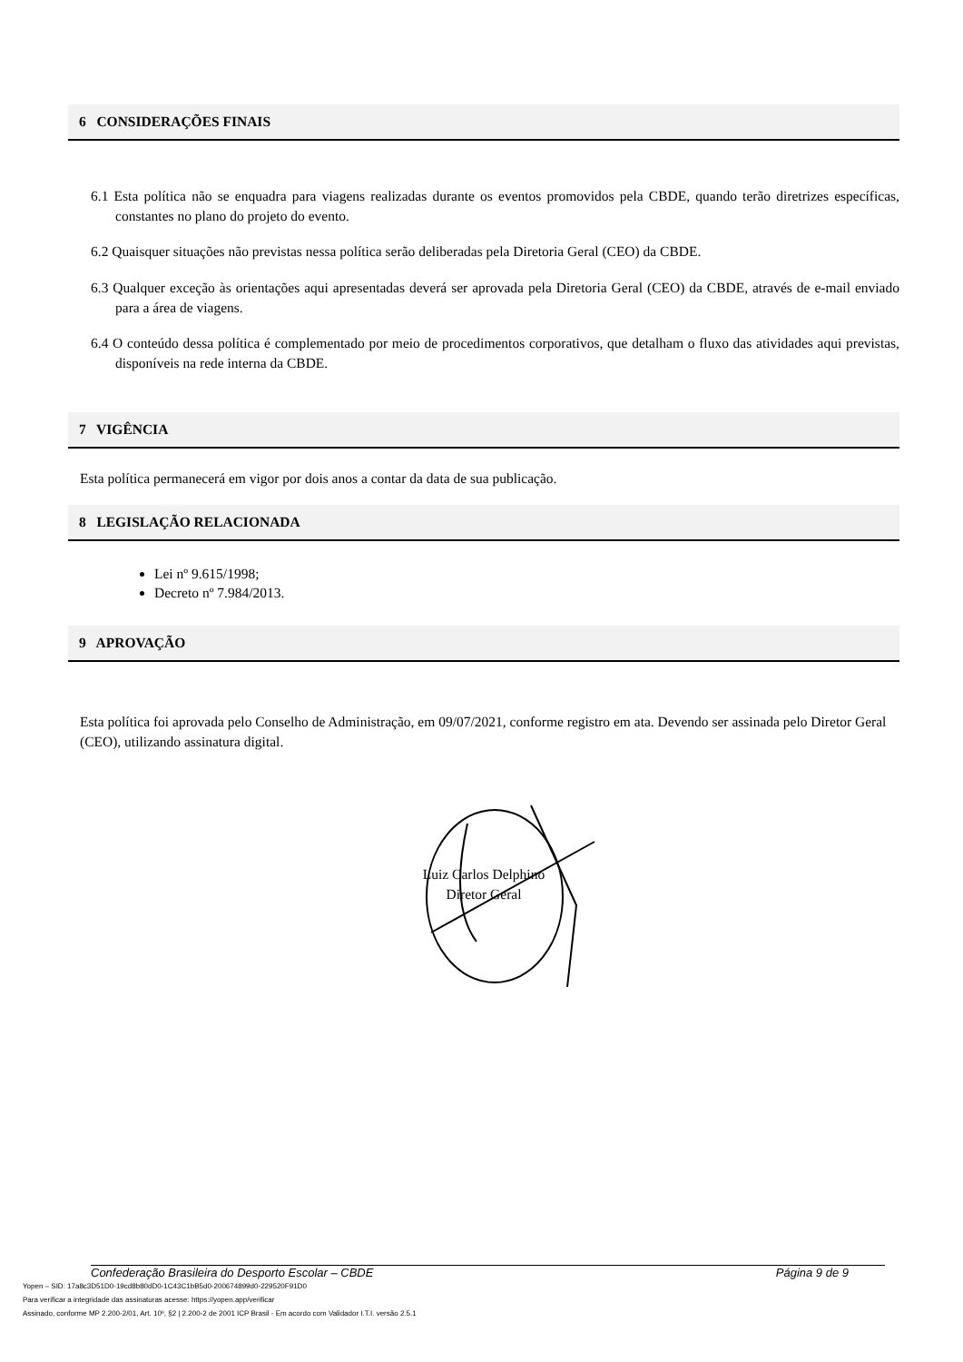6 CONSIDERAÇÕES FINAIS
6.1 Esta política não se enquadra para viagens realizadas durante os eventos promovidos pela CBDE, quando terão diretrizes específicas, constantes no plano do projeto do evento.
6.2 Quaisquer situações não previstas nessa política serão deliberadas pela Diretoria Geral (CEO) da CBDE.
6.3 Qualquer exceção às orientações aqui apresentadas deverá ser aprovada pela Diretoria Geral (CEO) da CBDE, através de e-mail enviado para a área de viagens.
6.4 O conteúdo dessa política é complementado por meio de procedimentos corporativos, que detalham o fluxo das atividades aqui previstas, disponíveis na rede interna da CBDE.
7 VIGÊNCIA
Esta política permanecerá em vigor por dois anos a contar da data de sua publicação.
8 LEGISLAÇÃO RELACIONADA
Lei nº 9.615/1998;
Decreto nº 7.984/2013.
9 APROVAÇÃO
Esta política foi aprovada pelo Conselho de Administração, em 09/07/2021, conforme registro em ata. Devendo ser assinada pelo Diretor Geral (CEO), utilizando assinatura digital.
Luiz Carlos Delphino
Diretor Geral
Confederação Brasileira do Desporto Escolar – CBDE Página 9 de 9
Yopen – SID: 17a8c3D51D0-19cd8b80dD0-1C43C1bB5d0-200674899d0-229520F91D0
Para verificar a integridade das assinaturas acesse: https://yopen.app/verificar
Assinado, conforme MP 2.200-2/01, Art. 10º, §2 | 2.200-2 de 2001 ICP Brasil - Em acordo com Validador I.T.I. versão 2.5.1